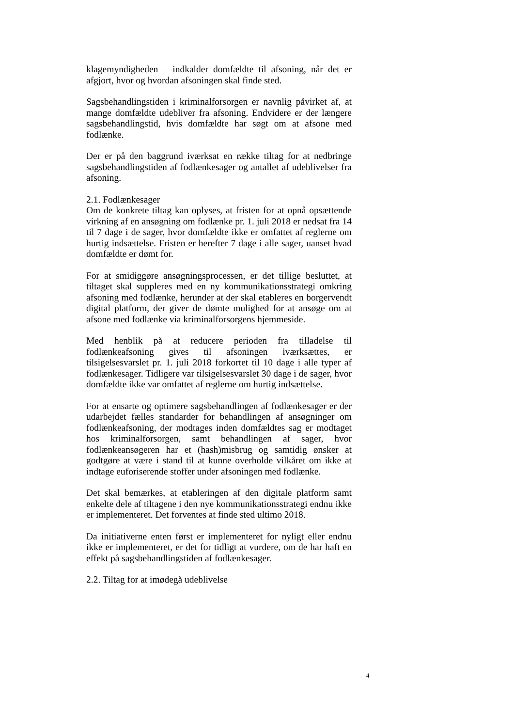klagemyndigheden – indkalder domfældte til afsoning, når det er afgjort, hvor og hvordan afsoningen skal finde sted.
Sagsbehandlingstiden i kriminalforsorgen er navnlig påvirket af, at mange domfældte udebliver fra afsoning. Endvidere er der længere sagsbehandlingstid, hvis domfældte har søgt om at afsone med fodlænke.
Der er på den baggrund iværksat en række tiltag for at nedbringe sagsbehandlingstiden af fodlænkesager og antallet af udeblivelser fra afsoning.
2.1. Fodlænkesager
Om de konkrete tiltag kan oplyses, at fristen for at opnå opsættende virkning af en ansøgning om fodlænke pr. 1. juli 2018 er nedsat fra 14 til 7 dage i de sager, hvor domfældte ikke er omfattet af reglerne om hurtig indsættelse. Fristen er herefter 7 dage i alle sager, uanset hvad domfældte er dømt for.
For at smidiggøre ansøgningsprocessen, er det tillige besluttet, at tiltaget skal suppleres med en ny kommunikationsstrategi omkring afsoning med fodlænke, herunder at der skal etableres en borgervendt digital platform, der giver de dømte mulighed for at ansøge om at afsone med fodlænke via kriminalforsorgens hjemmeside.
Med henblik på at reducere perioden fra tilladelse til fodlænkeafsoning gives til afsoningen iværksættes, er tilsigelsesvarslet pr. 1. juli 2018 forkortet til 10 dage i alle typer af fodlænkesager. Tidligere var tilsigelsesvarslet 30 dage i de sager, hvor domfældte ikke var omfattet af reglerne om hurtig indsættelse.
For at ensarte og optimere sagsbehandlingen af fodlænkesager er der udarbejdet fælles standarder for behandlingen af ansøgninger om fodlænkeafsoning, der modtages inden domfældtes sag er modtaget hos kriminalforsorgen, samt behandlingen af sager, hvor fodlænkeansøgeren har et (hash)misbrug og samtidig ønsker at godtgøre at være i stand til at kunne overholde vilkåret om ikke at indtage euforiserende stoffer under afsoningen med fodlænke.
Det skal bemærkes, at etableringen af den digitale platform samt enkelte dele af tiltagene i den nye kommunikationsstrategi endnu ikke er implementeret. Det forventes at finde sted ultimo 2018.
Da initiativerne enten først er implementeret for nyligt eller endnu ikke er implementeret, er det for tidligt at vurdere, om de har haft en effekt på sagsbehandlingstiden af fodlænkesager.
2.2. Tiltag for at imødegå udeblivelse
4